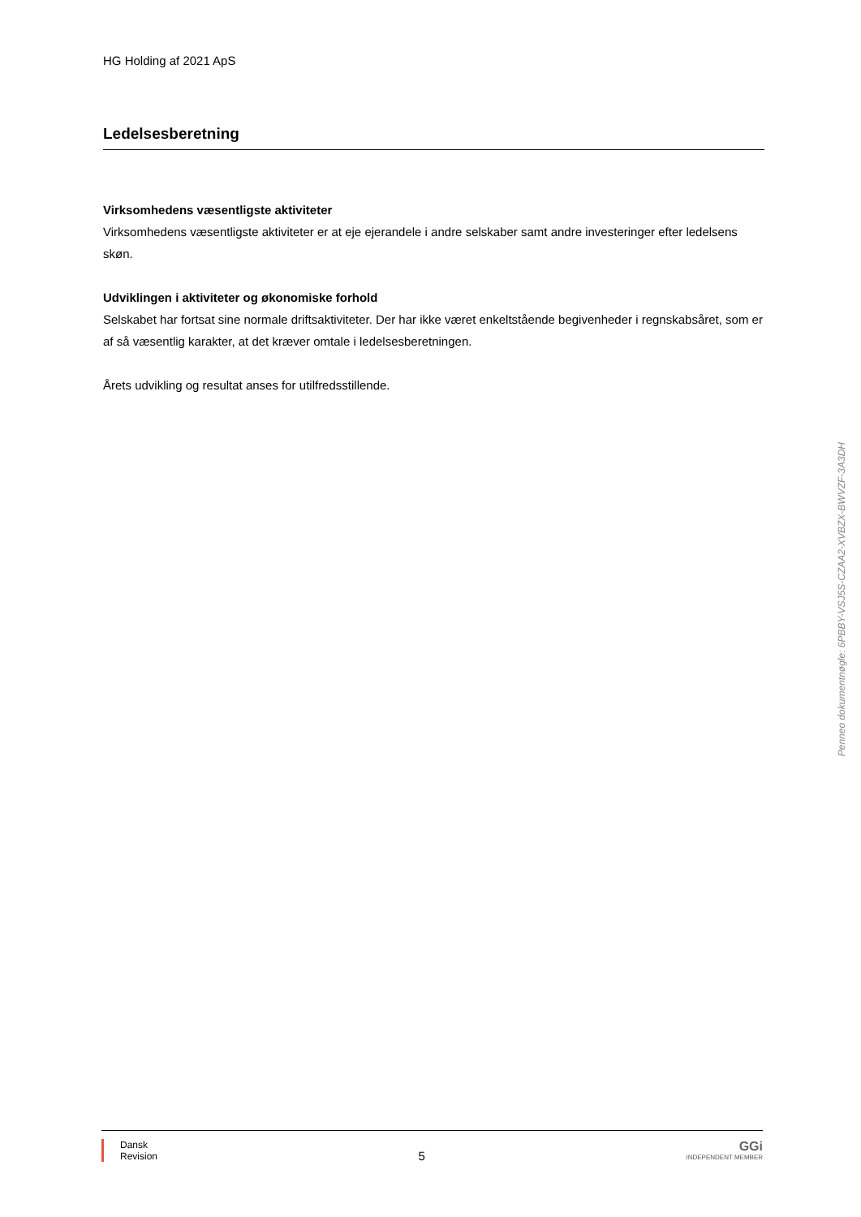HG Holding af 2021 ApS
Ledelsesberetning
Virksomhedens væsentligste aktiviteter
Virksomhedens væsentligste aktiviteter er at eje ejerandele i andre selskaber samt andre investeringer efter ledelsens skøn.
Udviklingen i aktiviteter og økonomiske forhold
Selskabet har fortsat sine normale driftsaktiviteter. Der har ikke været enkeltstående begivenheder i regnskabsåret, som er af så væsentlig karakter, at det kræver omtale i ledelsesberetningen.
Årets udvikling og resultat anses for utilfredsstillende.
Penneo dokumentnøgle: 6PBBY-VSJ5S-CZAA2-XVBZX-BWVZF-3A3DH
Dansk
Revision
5
GGi
INDEPENDENT MEMBER